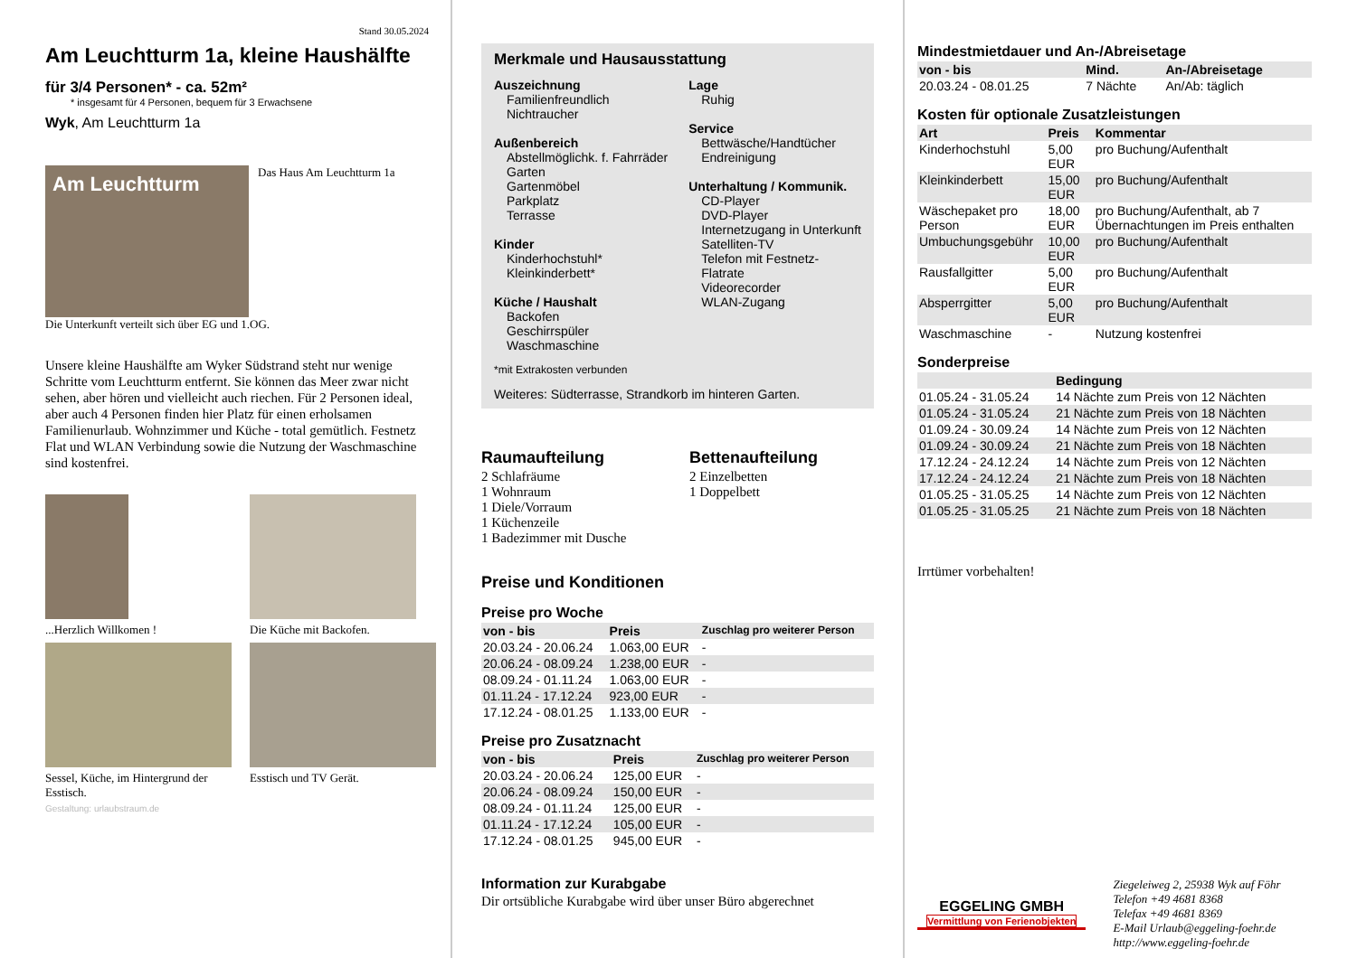Stand 30.05.2024
Am Leuchtturm 1a, kleine Haushälfte
für 3/4 Personen* - ca. 52m²
* insgesamt für 4 Personen, bequem für 3 Erwachsene
Wyk, Am Leuchtturm 1a
Am Leuchtturm
Das Haus Am Leuchtturm 1a
Die Unterkunft verteilt sich über EG und 1.OG.
Unsere kleine Haushälfte am Wyker Südstrand steht nur wenige Schritte vom Leuchtturm entfernt. Sie können das Meer zwar nicht sehen, aber hören und vielleicht auch riechen. Für 2 Personen ideal, aber auch 4 Personen finden hier Platz für einen erholsamen Familienurlaub. Wohnzimmer und Küche - total gemütlich. Festnetz Flat und WLAN Verbindung sowie die Nutzung der Waschmaschine sind kostenfrei.
...Herzlich Willkomen !
Die Küche mit Backofen.
Sessel, Küche, im Hintergrund der Esstisch.
Esstisch und TV Gerät.
Gestaltung: urlaubstraum.de
Merkmale und Hausausstattung
Auszeichnung
Familienfreundlich
Nichtraucher
Außenbereich
Abstellmöglichk. f. Fahrräder
Garten
Gartenmöbel
Parkplatz
Terrasse
Kinder
Kinderhochstuhl*
Kleinkinderbett*
Küche / Haushalt
Backofen
Geschirrspüler
Waschmaschine
Lage
Ruhig
Service
Bettwäsche/Handtücher
Endreinigung
Unterhaltung / Kommunik.
CD-Player
DVD-Player
Internetzugang in Unterkunft
Satelliten-TV
Telefon mit Festnetz-Flatrate
Videorecorder
WLAN-Zugang
*mit Extrakosten verbunden
Weiteres: Südterrasse, Strandkorb im hinteren Garten.
Raumaufteilung
2 Schlafräume
1 Wohnraum
1 Diele/Vorraum
1 Küchenzeile
1 Badezimmer mit Dusche
Bettenaufteilung
2 Einzelbetten
1 Doppelbett
Preise und Konditionen
Preise pro Woche
| von - bis | Preis | Zuschlag pro weiterer Person |
| --- | --- | --- |
| 20.03.24 - 20.06.24 | 1.063,00 EUR | - |
| 20.06.24 - 08.09.24 | 1.238,00 EUR | - |
| 08.09.24 - 01.11.24 | 1.063,00 EUR | - |
| 01.11.24 - 17.12.24 | 923,00 EUR | - |
| 17.12.24 - 08.01.25 | 1.133,00 EUR | - |
Preise pro Zusatznacht
| von - bis | Preis | Zuschlag pro weiterer Person |
| --- | --- | --- |
| 20.03.24 - 20.06.24 | 125,00 EUR | - |
| 20.06.24 - 08.09.24 | 150,00 EUR | - |
| 08.09.24 - 01.11.24 | 125,00 EUR | - |
| 01.11.24 - 17.12.24 | 105,00 EUR | - |
| 17.12.24 - 08.01.25 | 945,00 EUR | - |
Information zur Kurabgabe
Dir ortsübliche Kurabgabe wird über unser Büro abgerechnet
Mindestmietdauer und An-/Abreisetage
| von - bis | Mind. | An-/Abreisetage |
| --- | --- | --- |
| 20.03.24 - 08.01.25 | 7 Nächte | An/Ab: täglich |
Kosten für optionale Zusatzleistungen
| Art | Preis | Kommentar |
| --- | --- | --- |
| Kinderhochstuhl | 5,00 EUR | pro Buchung/Aufenthalt |
| Kleinkinderbett | 15,00 EUR | pro Buchung/Aufenthalt |
| Wäschepaket pro Person | 18,00 EUR | pro Buchung/Aufenthalt, ab 7 Übernachtungen im Preis enthalten |
| Umbuchungsgebühr | 10,00 EUR | pro Buchung/Aufenthalt |
| Rausfallgitter | 5,00 EUR | pro Buchung/Aufenthalt |
| Absperrgitter | 5,00 EUR | pro Buchung/Aufenthalt |
| Waschmaschine | - | Nutzung kostenfrei |
Sonderpreise
| | Bedingung |
| --- | --- |
| 01.05.24 - 31.05.24 | 14 Nächte zum Preis von 12 Nächten |
| 01.05.24 - 31.05.24 | 21 Nächte zum Preis von 18 Nächten |
| 01.09.24 - 30.09.24 | 14 Nächte zum Preis von 12 Nächten |
| 01.09.24 - 30.09.24 | 21 Nächte zum Preis von 18 Nächten |
| 17.12.24 - 24.12.24 | 14 Nächte zum Preis von 12 Nächten |
| 17.12.24 - 24.12.24 | 21 Nächte zum Preis von 18 Nächten |
| 01.05.25 - 31.05.25 | 14 Nächte zum Preis von 12 Nächten |
| 01.05.25 - 31.05.25 | 21 Nächte zum Preis von 18 Nächten |
Irrtümer vorbehalten!
EGGELING GMBH
Vermittlung von Ferienobjekten
Ziegeleiweg 2, 25938 Wyk auf Föhr
Telefon +49 4681 8368
Telefax +49 4681 8369
E-Mail Urlaub@eggeling-foehr.de
http://www.eggeling-foehr.de